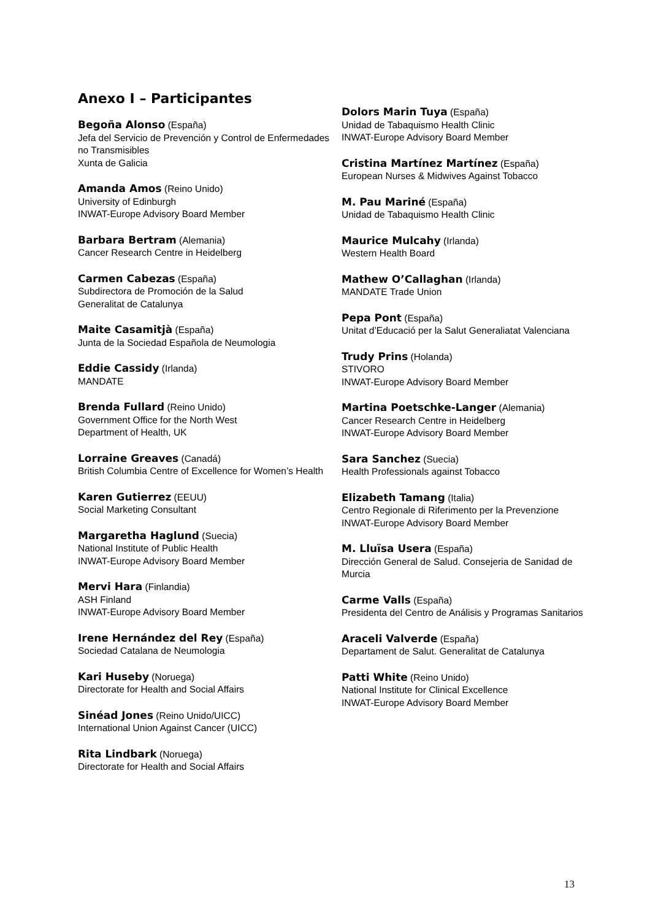Anexo I – Participantes
Begoña Alonso (España)
Jefa del Servicio de Prevención y Control de Enfermedades no Transmisibles
Xunta de Galicia
Amanda Amos (Reino Unido)
University of Edinburgh
INWAT-Europe Advisory Board Member
Barbara Bertram (Alemania)
Cancer Research Centre in Heidelberg
Carmen Cabezas (España)
Subdirectora de Promoción de la Salud
Generalitat de Catalunya
Maite Casamitjà (España)
Junta de la Sociedad Española de Neumologia
Eddie Cassidy (Irlanda)
MANDATE
Brenda Fullard (Reino Unido)
Government Office for the North West
Department of Health, UK
Lorraine Greaves (Canadá)
British Columbia Centre of Excellence for Women’s Health
Karen Gutierrez (EEUU)
Social Marketing Consultant
Margaretha Haglund (Suecia)
National Institute of Public Health
INWAT-Europe Advisory Board Member
Mervi Hara (Finlandia)
ASH Finland
INWAT-Europe Advisory Board Member
Irene Hernández del Rey (España)
Sociedad Catalana de Neumologia
Kari Huseby (Noruega)
Directorate for Health and Social Affairs
Sinéad Jones (Reino Unido/UICC)
International Union Against Cancer (UICC)
Rita Lindbark (Noruega)
Directorate for Health and Social Affairs
Dolors Marin Tuya (España)
Unidad de Tabaquismo Health Clinic
INWAT-Europe Advisory Board Member
Cristina Martínez Martínez (España)
European Nurses & Midwives Against Tobacco
M. Pau Mariné (España)
Unidad de Tabaquismo Health Clinic
Maurice Mulcahy (Irlanda)
Western Health Board
Mathew O’Callaghan (Irlanda)
MANDATE Trade Union
Pepa Pont (España)
Unitat d’Educació per la Salut Generaliatat Valenciana
Trudy Prins (Holanda)
STIVORO
INWAT-Europe Advisory Board Member
Martina Poetschke-Langer (Alemania)
Cancer Research Centre in Heidelberg
INWAT-Europe Advisory Board Member
Sara Sanchez (Suecia)
Health Professionals against Tobacco
Elizabeth Tamang (Italia)
Centro Regionale di Riferimento per la Prevenzione
INWAT-Europe Advisory Board Member
M. Lluïsa Usera (España)
Dirección General de Salud. Consejeria de Sanidad de Murcia
Carme Valls (España)
Presidenta del Centro de Análisis y Programas Sanitarios
Araceli Valverde (España)
Departament de Salut. Generalitat de Catalunya
Patti White (Reino Unido)
National Institute for Clinical Excellence
INWAT-Europe Advisory Board Member
13